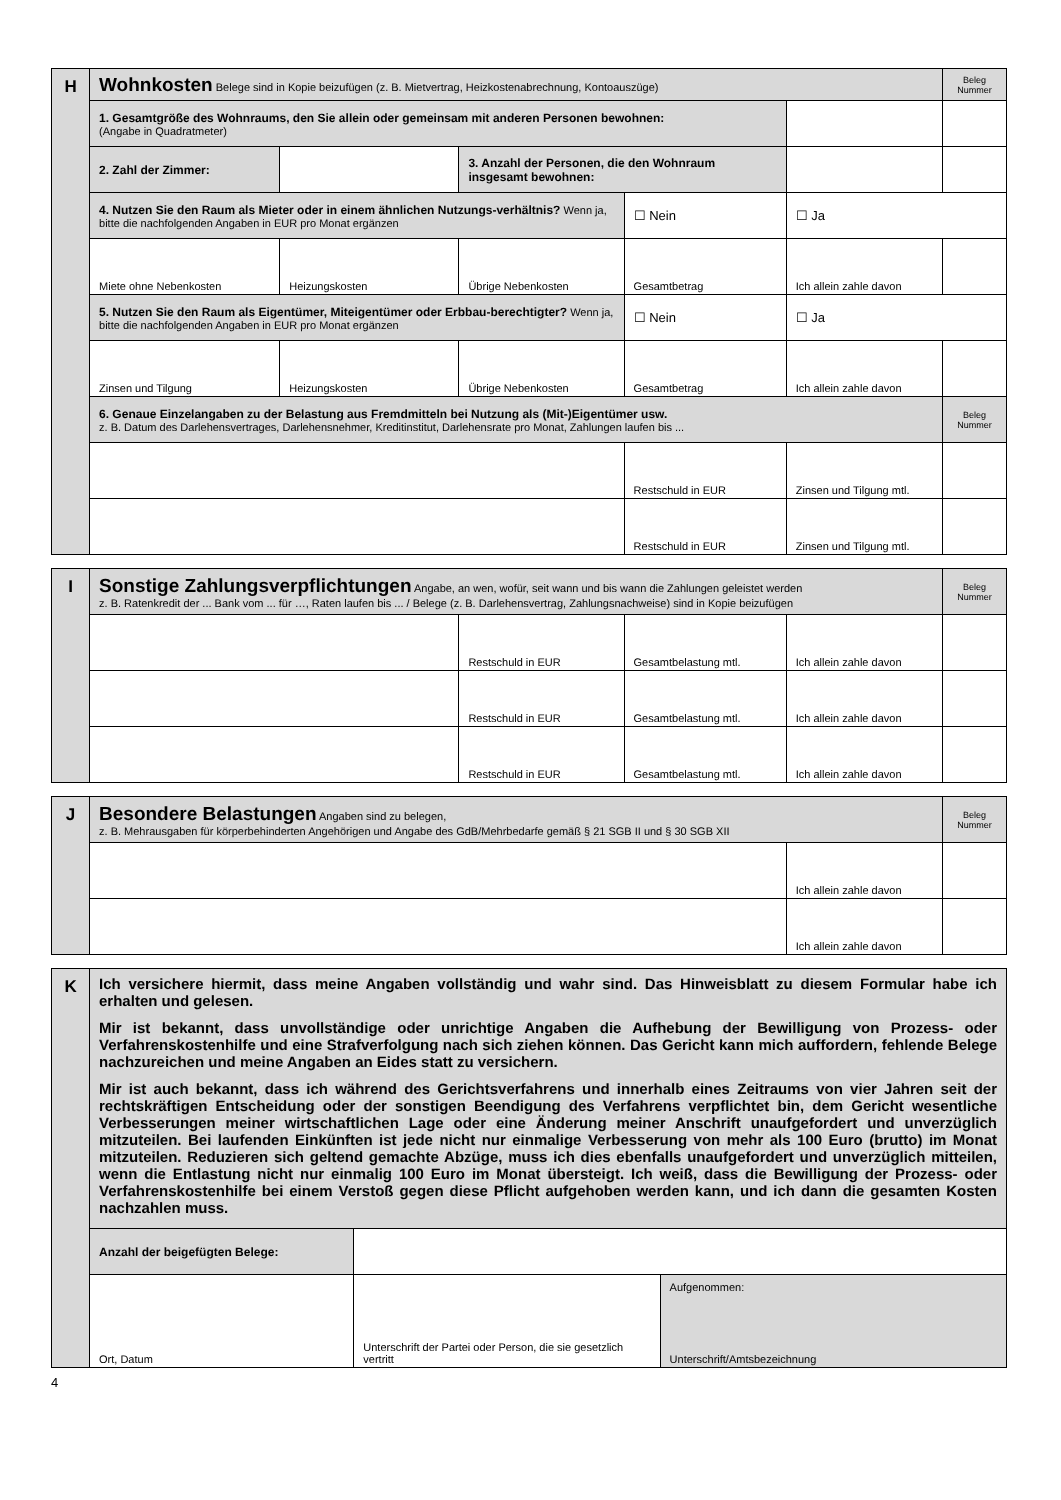| H | Wohnkosten Belege sind in Kopie beizufügen (z. B. Mietvertrag, Heizkostenabrechnung, Kontoauszüge) | | | | | Beleg Nummer |
| | 1. Gesamtgröße des Wohnraums, den Sie allein oder gemeinsam mit anderen Personen bewohnen: (Angabe in Quadratmeter) | | | | | |
| | 2. Zahl der Zimmer: | | 3. Anzahl der Personen, die den Wohnraum insgesamt bewohnen: | | | |
| | 4. Nutzen Sie den Raum als Mieter oder in einem ähnlichen Nutzungs-verhältnis? Wenn ja, bitte die nachfolgenden Angaben in EUR pro Monat ergänzen | | | ☐ Nein | ☐ Ja | |
| | Miete ohne Nebenkosten | Heizungskosten | Übrige Nebenkosten | Gesamtbetrag | Ich allein zahle davon | |
| | 5. Nutzen Sie den Raum als Eigentümer, Miteigentümer oder Erbbau-berechtigter? Wenn ja, bitte die nachfolgenden Angaben in EUR pro Monat ergänzen | | | ☐ Nein | ☐ Ja | |
| | Zinsen und Tilgung | Heizungskosten | Übrige Nebenkosten | Gesamtbetrag | Ich allein zahle davon | |
| | 6. Genaue Einzelangaben zu der Belastung aus Fremdmitteln bei Nutzung als (Mit-)Eigentümer usw. z. B. Datum des Darlehensvertrages, Darlehensnehmer, Kreditinstitut, Darlehensrate pro Monat, Zahlungen laufen bis ... | | | | | Beleg Nummer |
| | | | | Restschuld in EUR | Zinsen und Tilgung mtl. | |
| | | | | Restschuld in EUR | Zinsen und Tilgung mtl. | |
| I | Sonstige Zahlungsverpflichtungen Angabe, an wen, wofür, seit wann und bis wann die Zahlungen geleistet werden z. B. Ratenkredit der ... Bank vom ... für …, Raten laufen bis ... / Belege (z. B. Darlehensvertrag, Zahlungsnachweise) sind in Kopie beizufügen | | | | Beleg Nummer |
| | | Restschuld in EUR | Gesamtbelastung mtl. | Ich allein zahle davon | |
| | | Restschuld in EUR | Gesamtbelastung mtl. | Ich allein zahle davon | |
| | | Restschuld in EUR | Gesamtbelastung mtl. | Ich allein zahle davon | |
| J | Besondere Belastungen Angaben sind zu belegen, z. B. Mehrausgaben für körperbehinderten Angehörigen und Angabe des GdB/Mehrbedarfe gemäß § 21 SGB II und § 30 SGB XII | | Beleg Nummer |
| | | Ich allein zahle davon | |
| | | Ich allein zahle davon | |
| K | Ich versichere hiermit, dass meine Angaben vollständig und wahr sind. Das Hinweisblatt zu diesem Formular habe ich erhalten und gelesen. Mir ist bekannt, dass unvollständige oder unrichtige Angaben die Aufhebung der Bewilligung von Prozess- oder Verfahrenskostenhilfe und eine Strafverfolgung nach sich ziehen können. Das Gericht kann mich auffordern, fehlende Belege nachzureichen und meine Angaben an Eides statt zu versichern. Mir ist auch bekannt, dass ich während des Gerichtsverfahrens und innerhalb eines Zeitraums von vier Jahren seit der rechtskräftigen Entscheidung oder der sonstigen Beendigung des Verfahrens verpflichtet bin, dem Gericht wesentliche Verbesserungen meiner wirtschaftlichen Lage oder eine Änderung meiner Anschrift unaufgefordert und unverzüglich mitzuteilen. Bei laufenden Einkünften ist jede nicht nur einmalige Verbesserung von mehr als 100 Euro (brutto) im Monat mitzuteilen. Reduzieren sich geltend gemachte Abzüge, muss ich dies ebenfalls unaufgefordert und unverzüglich mitteilen, wenn die Entlastung nicht nur einmalig 100 Euro im Monat übersteigt. Ich weiß, dass die Bewilligung der Prozess- oder Verfahrenskostenhilfe bei einem Verstoß gegen diese Pflicht aufgehoben werden kann, und ich dann die gesamten Kosten nachzahlen muss. | | |
| | Anzahl der beigefügten Belege: | | |
| | Ort, Datum | Unterschrift der Partei oder Person, die sie gesetzlich vertritt | Aufgenommen: Unterschrift/Amtsbezeichnung |
4